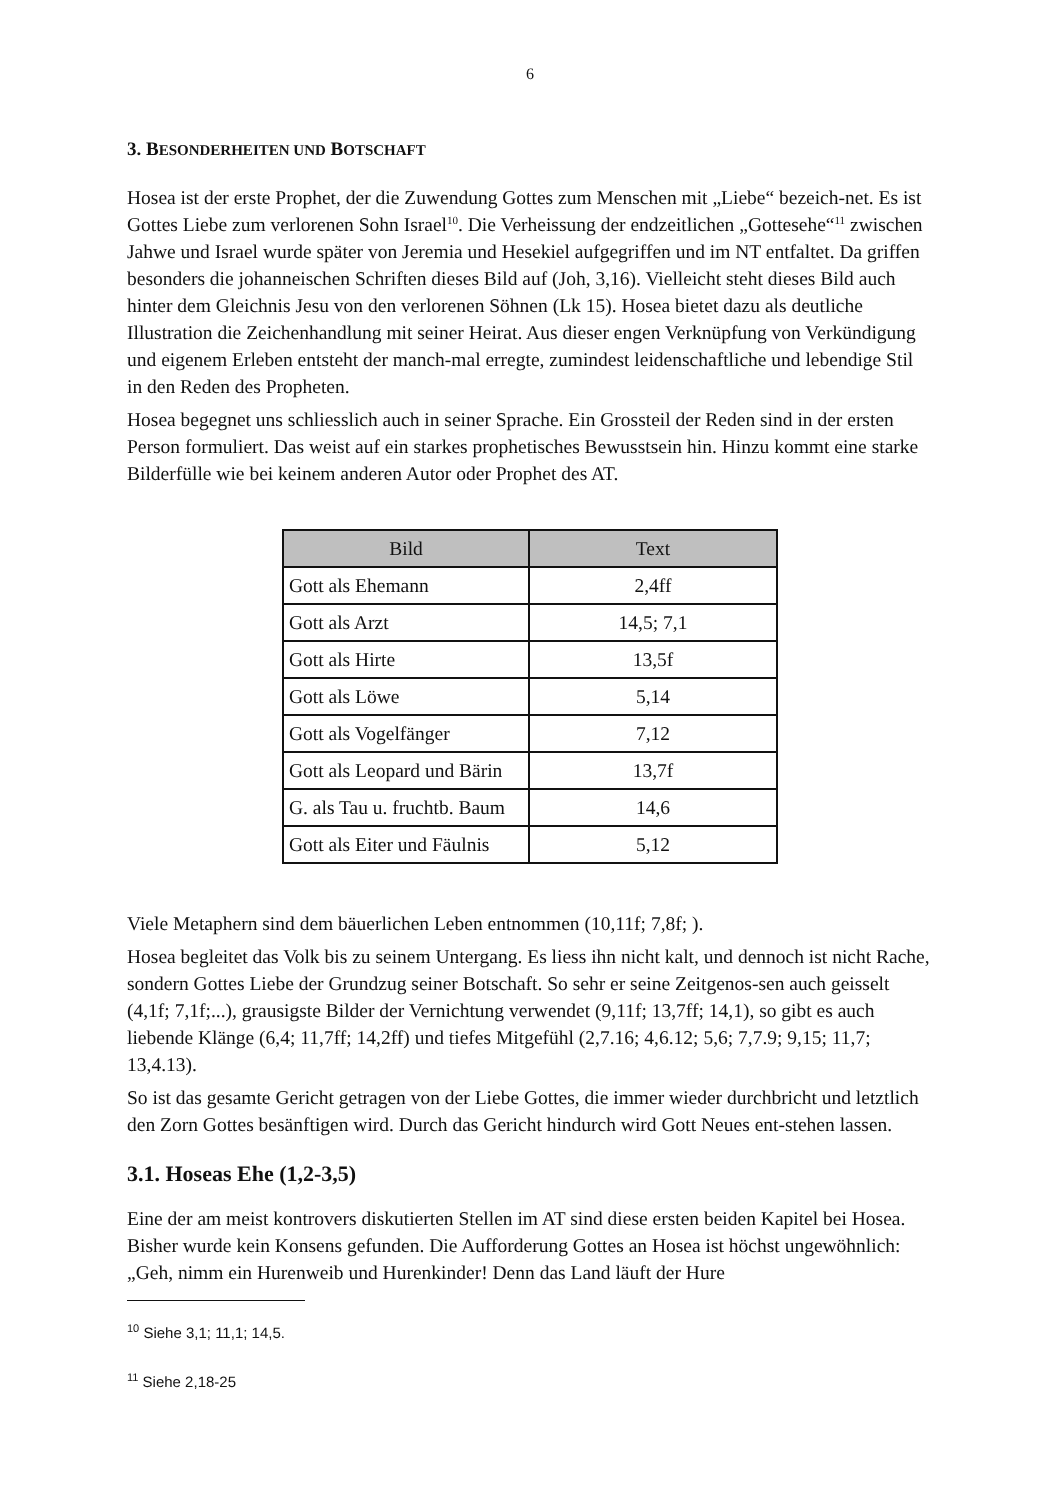6
3. BESONDERHEITEN UND BOTSCHAFT
Hosea ist der erste Prophet, der die Zuwendung Gottes zum Menschen mit „Liebe“ bezeich-net. Es ist Gottes Liebe zum verlorenen Sohn Israel<sup>10</sup>. Die Verheissung der endzeitlichen „Gottesehe“<sup>11</sup> zwischen Jahwe und Israel wurde später von Jeremia und Hesekiel aufgegriffen und im NT entfaltet. Da griffen besonders die johanneischen Schriften dieses Bild auf (Joh, 3,16). Vielleicht steht dieses Bild auch hinter dem Gleichnis Jesu von den verlorenen Söhnen (Lk 15). Hosea bietet dazu als deutliche Illustration die Zeichenhandlung mit seiner Heirat. Aus dieser engen Verknüpfung von Verkündigung und eigenem Erleben entsteht der manch-mal erregte, zumindest leidenschaftliche und lebendige Stil in den Reden des Propheten.
Hosea begegnet uns schliesslich auch in seiner Sprache. Ein Grossteil der Reden sind in der ersten Person formuliert. Das weist auf ein starkes prophetisches Bewusstsein hin. Hinzu kommt eine starke Bilderfülle wie bei keinem anderen Autor oder Prophet des AT.
| Bild | Text |
| --- | --- |
| Gott als Ehemann | 2,4ff |
| Gott als Arzt | 14,5; 7,1 |
| Gott als Hirte | 13,5f |
| Gott als Löwe | 5,14 |
| Gott als Vogelfänger | 7,12 |
| Gott als Leopard und Bärin | 13,7f |
| G. als Tau u. fruchtb. Baum | 14,6 |
| Gott als Eiter und Fäulnis | 5,12 |
Viele Metaphern sind dem bäuerlichen Leben entnommen (10,11f; 7,8f; ).
Hosea begleitet das Volk bis zu seinem Untergang. Es liess ihn nicht kalt, und dennoch ist nicht Rache, sondern Gottes Liebe der Grundzug seiner Botschaft. So sehr er seine Zeitgenos-sen auch geisselt (4,1f; 7,1f;...), grausigste Bilder der Vernichtung verwendet (9,11f; 13,7ff; 14,1), so gibt es auch liebende Klänge (6,4; 11,7ff; 14,2ff) und tiefes Mitgefühl (2,7.16; 4,6.12; 5,6; 7,7.9; 9,15; 11,7; 13,4.13).
So ist das gesamte Gericht getragen von der Liebe Gottes, die immer wieder durchbricht und letztlich den Zorn Gottes besänftigen wird. Durch das Gericht hindurch wird Gott Neues ent-stehen lassen.
3.1. Hoseas Ehe (1,2-3,5)
Eine der am meist kontrovers diskutierten Stellen im AT sind diese ersten beiden Kapitel bei Hosea. Bisher wurde kein Konsens gefunden. Die Aufforderung Gottes an Hosea ist höchst ungewöhnlich: „Geh, nimm ein Hurenweib und Hurenkinder! Denn das Land läuft der Hure
<sup>10</sup> Siehe 3,1; 11,1; 14,5.
<sup>11</sup> Siehe 2,18-25